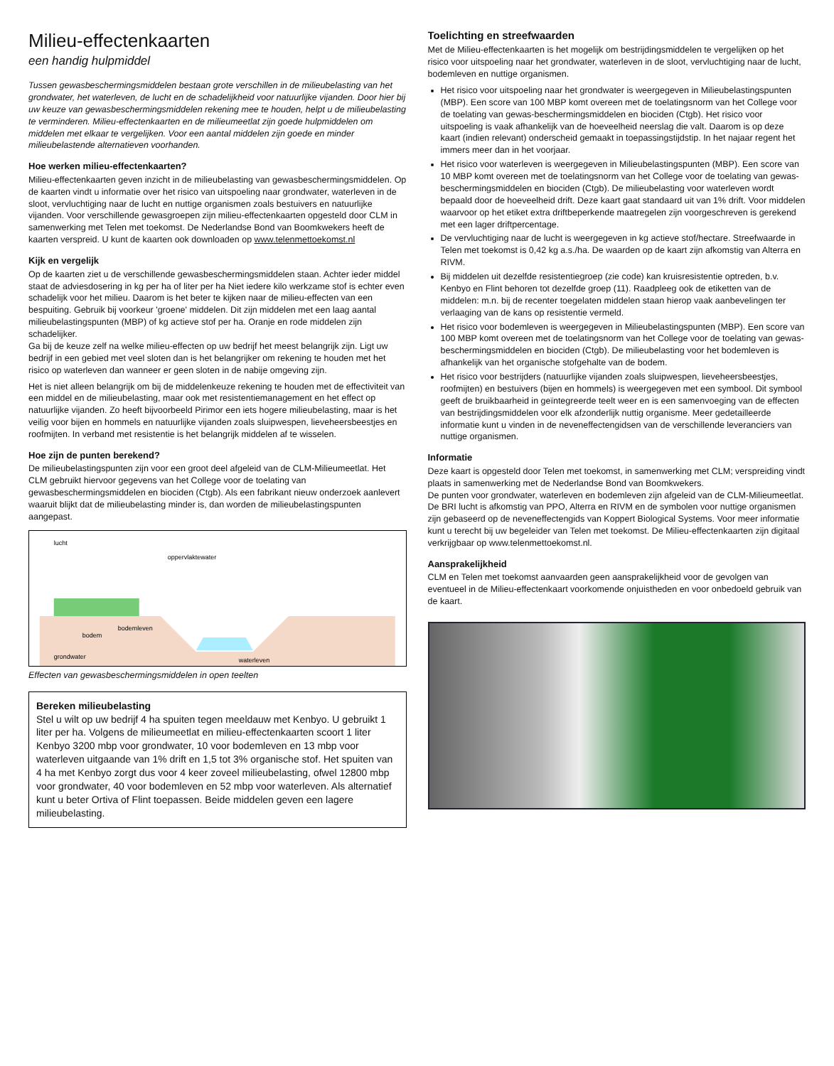Milieu-effectenkaarten
een handig hulpmiddel
Tussen gewasbeschermingsmiddelen bestaan grote verschillen in de milieubelasting van het grondwater, het waterleven, de lucht en de schadelijkheid voor natuurlijke vijanden. Door hier bij uw keuze van gewasbeschermingsmiddelen rekening mee te houden, helpt u de milieubelasting te verminderen. Milieu-effectenkaarten en de milieumeetlat zijn goede hulpmiddelen om middelen met elkaar te vergelijken. Voor een aantal middelen zijn goede en minder milieubelastende alternatieven voorhanden.
Hoe werken milieu-effectenkaarten?
Milieu-effectenkaarten geven inzicht in de milieubelasting van gewasbeschermingsmiddelen. Op de kaarten vindt u informatie over het risico van uitspoeling naar grondwater, waterleven in de sloot, vervluchtiging naar de lucht en nuttige organismen zoals bestuivers en natuurlijke vijanden. Voor verschillende gewasgroepen zijn milieu-effectenkaarten opgesteld door CLM in samenwerking met Telen met toekomst. De Nederlandse Bond van Boomkwekers heeft de kaarten verspreid. U kunt de kaarten ook downloaden op www.telenmettoekomst.nl
Kijk en vergelijk
Op de kaarten ziet u de verschillende gewasbeschermingsmiddelen staan. Achter ieder middel staat de adviesdosering in kg per ha of liter per ha Niet iedere kilo werkzame stof is echter even schadelijk voor het milieu. Daarom is het beter te kijken naar de milieu-effecten van een bespuiting. Gebruik bij voorkeur 'groene' middelen. Dit zijn middelen met een laag aantal milieubelastingspunten (MBP) of kg actieve stof per ha. Oranje en rode middelen zijn schadelijker.
Ga bij de keuze zelf na welke milieu-effecten op uw bedrijf het meest belangrijk zijn. Ligt uw bedrijf in een gebied met veel sloten dan is het belangrijker om rekening te houden met het risico op waterleven dan wanneer er geen sloten in de nabije omgeving zijn.
Het is niet alleen belangrijk om bij de middelenkeuze rekening te houden met de effectiviteit van een middel en de milieubelasting, maar ook met resistentiemanagement en het effect op natuurlijke vijanden. Zo heeft bijvoorbeeld Pirimor een iets hogere milieubelasting, maar is het veilig voor bijen en hommels en natuurlijke vijanden zoals sluipwespen, lieveheersbeestjes en roofmijten. In verband met resistentie is het belangrijk middelen af te wisselen.
Hoe zijn de punten berekend?
De milieubelastingspunten zijn voor een groot deel afgeleid van de CLM-Milieumeetlat. Het CLM gebruikt hiervoor gegevens van het College voor de toelating van gewasbeschermingsmiddelen en biociden (Ctgb). Als een fabrikant nieuw onderzoek aanlevert waaruit blijkt dat de milieubelasting minder is, dan worden de milieubelastingspunten aangepast.
lucht
bodem
grondwater
bodemleven
oppervlaktewater
waterleven
Effecten van gewasbeschermingsmiddelen in open teelten
Bereken milieubelasting
Stel u wilt op uw bedrijf 4 ha spuiten tegen meeldauw met Kenbyo. U gebruikt 1 liter per ha. Volgens de milieumeetlat en milieu-effectenkaarten scoort 1 liter Kenbyo 3200 mbp voor grondwater, 10 voor bodemleven en 13 mbp voor waterleven uitgaande van 1% drift en 1,5 tot 3% organische stof. Het spuiten van 4 ha met Kenbyo zorgt dus voor 4 keer zoveel milieubelasting, ofwel 12800 mbp voor grondwater, 40 voor bodemleven en 52 mbp voor waterleven. Als alternatief kunt u beter Ortiva of Flint toepassen. Beide middelen geven een lagere milieubelasting.
Toelichting en streefwaarden
Met de Milieu-effectenkaarten is het mogelijk om bestrijdingsmiddelen te vergelijken op het risico voor uitspoeling naar het grondwater, waterleven in de sloot, vervluchtiging naar de lucht, bodemleven en nuttige organismen.
Het risico voor uitspoeling naar het grondwater is weergegeven in Milieubelastingspunten (MBP). Een score van 100 MBP komt overeen met de toelatingsnorm van het College voor de toelating van gewas-beschermingsmiddelen en biociden (Ctgb). Het risico voor uitspoeling is vaak afhankelijk van de hoeveelheid neerslag die valt. Daarom is op deze kaart (indien relevant) onderscheid gemaakt in toepassingstijdstip. In het najaar regent het immers meer dan in het voorjaar.
Het risico voor waterleven is weergegeven in Milieubelastingspunten (MBP). Een score van 10 MBP komt overeen met de toelatingsnorm van het College voor de toelating van gewas-beschermingsmiddelen en biociden (Ctgb). De milieubelasting voor waterleven wordt bepaald door de hoeveelheid drift. Deze kaart gaat standaard uit van 1% drift. Voor middelen waarvoor op het etiket extra driftbeperkende maatregelen zijn voorgeschreven is gerekend met een lager driftpercentage.
De vervluchtiging naar de lucht is weergegeven in kg actieve stof/hectare. Streefwaarde in Telen met toekomst is 0,42 kg a.s./ha. De waarden op de kaart zijn afkomstig van Alterra en RIVM.
Bij middelen uit dezelfde resistentiegroep (zie code) kan kruisresistentie optreden, b.v. Kenbyo en Flint behoren tot dezelfde groep (11). Raadpleeg ook de etiketten van de middelen: m.n. bij de recenter toegelaten middelen staan hierop vaak aanbevelingen ter verlaaging van de kans op resistentie vermeld.
Het risico voor bodemleven is weergegeven in Milieubelastingspunten (MBP). Een score van 100 MBP komt overeen met de toelatingsnorm van het College voor de toelating van gewas-beschermingsmiddelen en biociden (Ctgb). De milieubelasting voor het bodemleven is afhankelijk van het organische stofgehalte van de bodem.
Het risico voor bestrijders (natuurlijke vijanden zoals sluipwespen, lieveheersbeestjes, roofmijten) en bestuivers (bijen en hommels) is weergegeven met een symbool. Dit symbool geeft de bruikbaarheid in geïntegreerde teelt weer en is een samenvoeging van de effecten van bestrijdingsmiddelen voor elk afzonderlijk nuttig organisme. Meer gedetailleerde informatie kunt u vinden in de neveneffectengidsen van de verschillende leveranciers van nuttige organismen.
Informatie
Deze kaart is opgesteld door Telen met toekomst, in samenwerking met CLM; verspreiding vindt plaats in samenwerking met de Nederlandse Bond van Boomkwekers.
De punten voor grondwater, waterleven en bodemleven zijn afgeleid van de CLM-Milieumeetlat. De BRI lucht is afkomstig van PPO, Alterra en RIVM en de symbolen voor nuttige organismen zijn gebaseerd op de neveneffectengids van Koppert Biological Systems. Voor meer informatie kunt u terecht bij uw begeleider van Telen met toekomst. De Milieu-effectenkaarten zijn digitaal verkrijgbaar op www.telenmettoekomst.nl.
Aansprakelijkheid
CLM en Telen met toekomst aanvaarden geen aansprakelijkheid voor de gevolgen van eventueel in de Milieu-effectenkaart voorkomende onjuistheden en voor onbedoeld gebruik van de kaart.